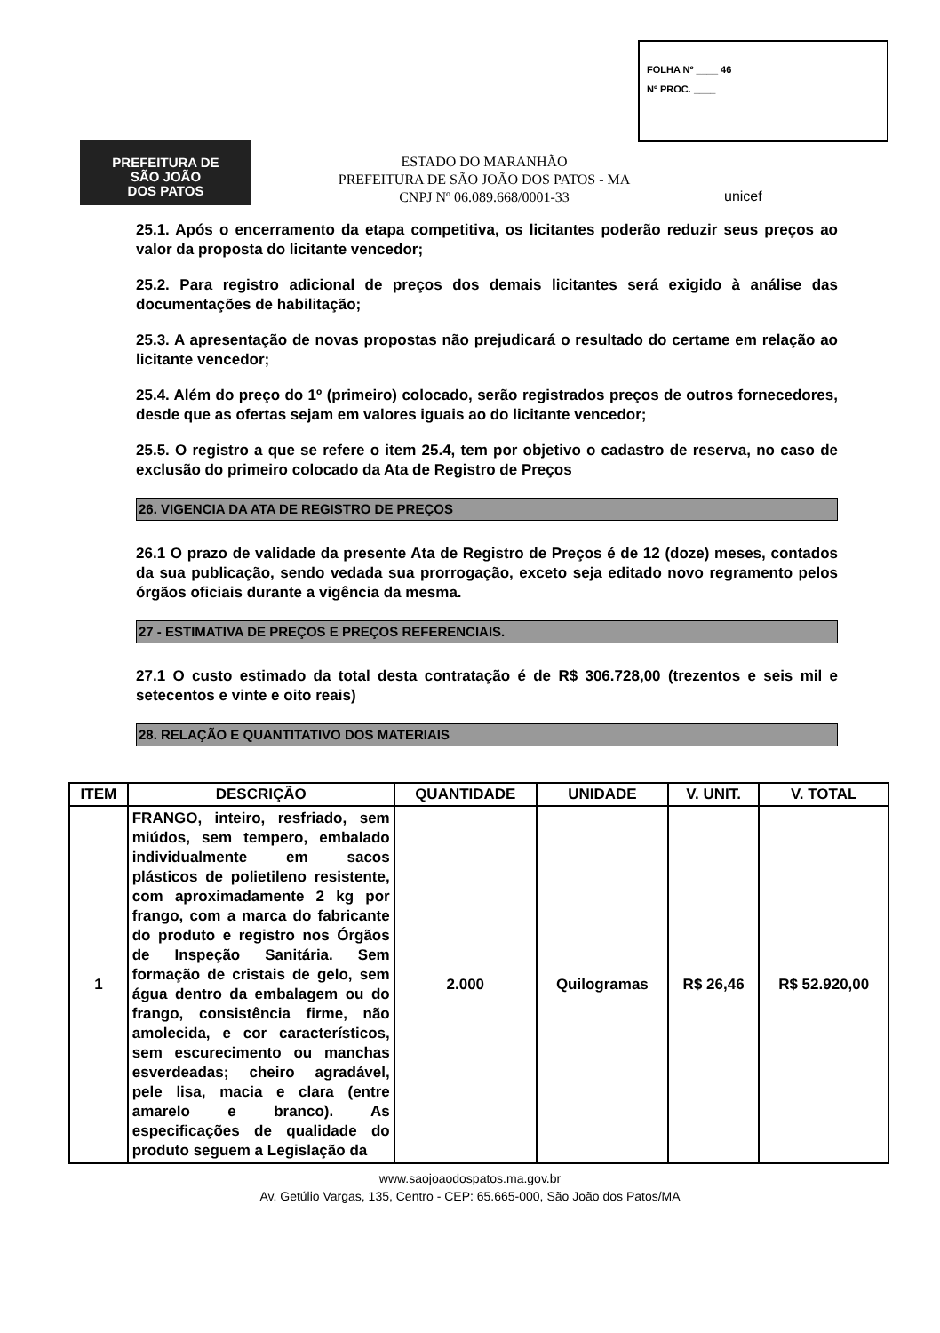FOLHA Nº ____ 46
Nº PROC. ____
PREFEITURA DE
SÃO JOÃO
DOS PATOS
ESTADO DO MARANHÃO
PREFEITURA DE SÃO JOÃO DOS PATOS - MA
CNPJ Nº 06.089.668/0001-33
unicef
25.1. Após o encerramento da etapa competitiva, os licitantes poderão reduzir seus preços ao valor da proposta do licitante vencedor;
25.2. Para registro adicional de preços dos demais licitantes será exigido à análise das documentações de habilitação;
25.3. A apresentação de novas propostas não prejudicará o resultado do certame em relação ao licitante vencedor;
25.4. Além do preço do 1º (primeiro) colocado, serão registrados preços de outros fornecedores, desde que as ofertas sejam em valores iguais ao do licitante vencedor;
25.5. O registro a que se refere o item 25.4, tem por objetivo o cadastro de reserva, no caso de exclusão do primeiro colocado da Ata de Registro de Preços
26. VIGENCIA DA ATA DE REGISTRO DE PREÇOS
26.1 O prazo de validade da presente Ata de Registro de Preços é de 12 (doze) meses, contados da sua publicação, sendo vedada sua prorrogação, exceto seja editado novo regramento pelos órgãos oficiais durante a vigência da mesma.
27 - ESTIMATIVA DE PREÇOS E PREÇOS REFERENCIAIS.
27.1 O custo estimado da total desta contratação é de R$ 306.728,00 (trezentos e seis mil e setecentos e vinte e oito reais)
28. RELAÇÃO E QUANTITATIVO DOS MATERIAIS
| ITEM | DESCRIÇÃO | QUANTIDADE | UNIDADE | V. UNIT. | V. TOTAL |
| --- | --- | --- | --- | --- | --- |
| 1 | FRANGO, inteiro, resfriado, sem miúdos, sem tempero, embalado individualmente em sacos plásticos de polietileno resistente, com aproximadamente 2 kg por frango, com a marca do fabricante do produto e registro nos Órgãos de Inspeção Sanitária. Sem formação de cristais de gelo, sem água dentro da embalagem ou do frango, consistência firme, não amolecida, e cor característicos, sem escurecimento ou manchas esverdeadas; cheiro agradável, pele lisa, macia e clara (entre amarelo e branco). As especificações de qualidade do produto seguem a Legislação da | 2.000 | Quilogramas | R$ 26,46 | R$ 52.920,00 |
www.saojoaodospatos.ma.gov.br
Av. Getúlio Vargas, 135, Centro - CEP: 65.665-000, São João dos Patos/MA